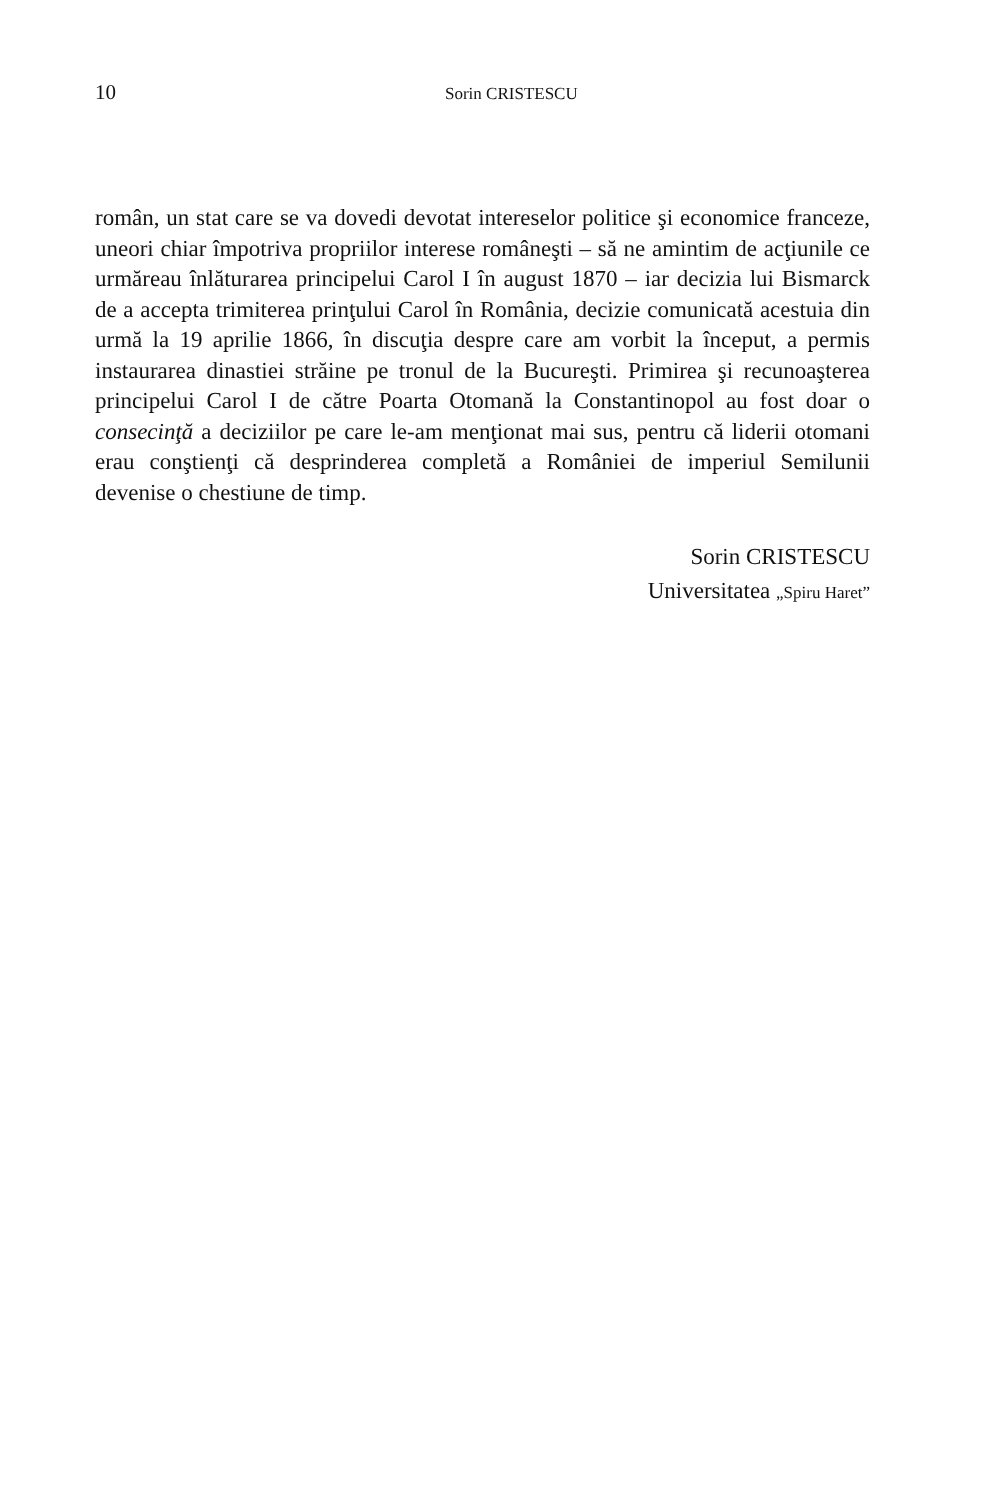10 Sorin CRISTESCU
român, un stat care se va dovedi devotat intereselor politice şi economice franceze, uneori chiar împotriva propriilor interese româneşti – să ne amintim de acţiunile ce urmăreau înlăturarea principelui Carol I în august 1870 – iar decizia lui Bismarck de a accepta trimiterea prinţului Carol în România, decizie comunicată acestuia din urmă la 19 aprilie 1866, în discuţia despre care am vorbit la început, a permis instaurarea dinastiei străine pe tronul de la Bucureşti. Primirea şi recunoaşterea principelui Carol I de către Poarta Otomană la Constantinopol au fost doar o consecinţă a deciziilor pe care le-am menţionat mai sus, pentru că liderii otomani erau conştienţi că desprinderea completă a României de imperiul Semilunii devenise o chestiune de timp.
Sorin CRISTESCU
Universitatea „Spiru Haret”